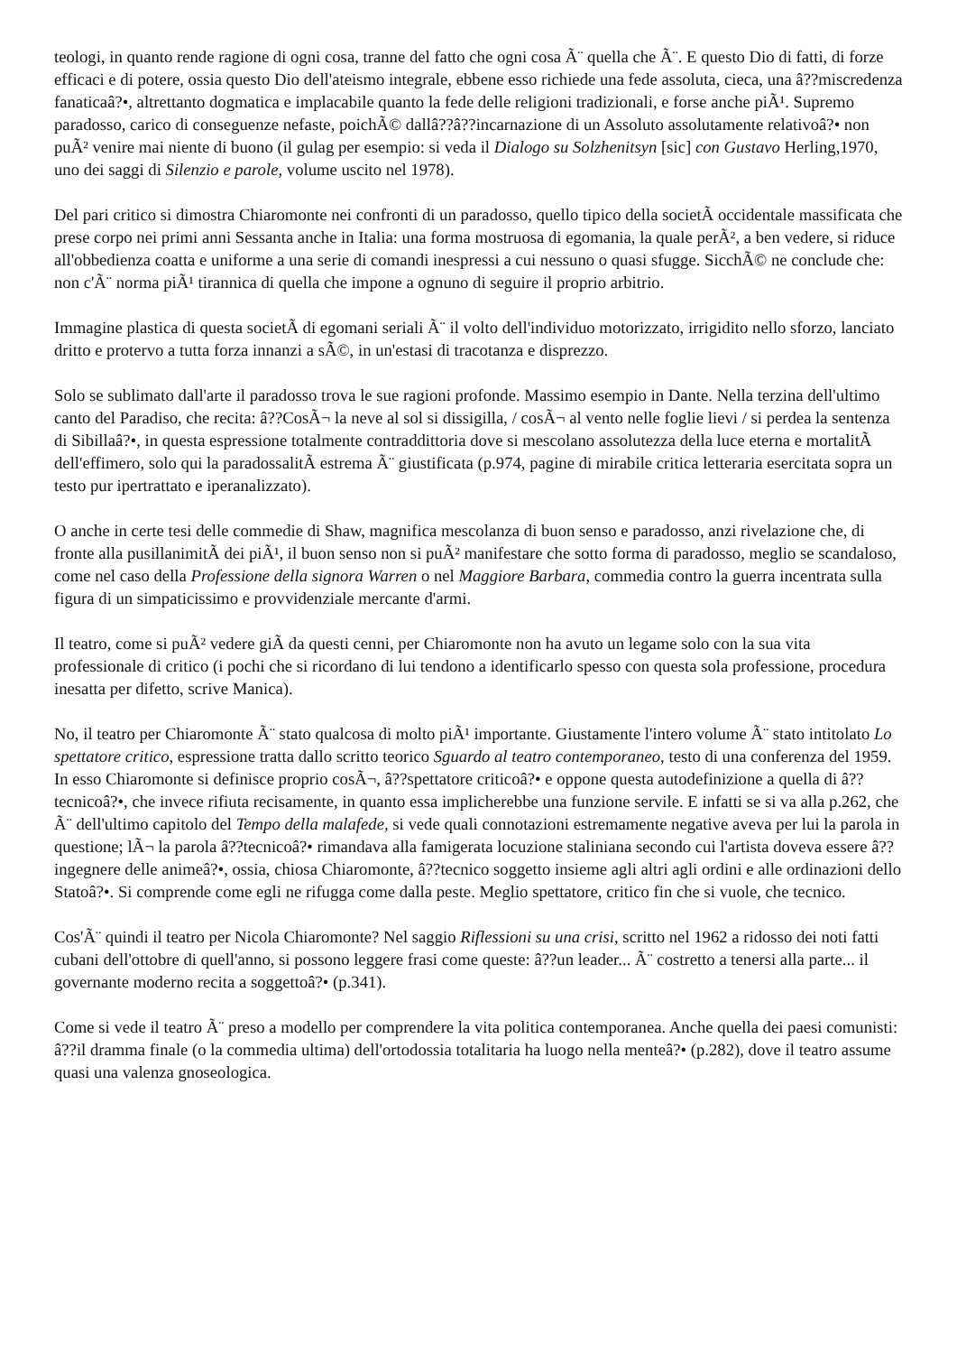teologi, in quanto rende ragione di ogni cosa, tranne del fatto che ogni cosa Ã¨ quella che Ã¨. E questo Dio di fatti, di forze efficaci e di potere, ossia questo Dio dell'ateismo integrale, ebbene esso richiede una fede assoluta, cieca, una â??miscredenza fanaticaâ?•, altrettanto dogmatica e implacabile quanto la fede delle religioni tradizionali, e forse anche piÃ¹. Supremo paradosso, carico di conseguenze nefaste, poichÃ© dallâ??â??incarnazione di un Assoluto assolutamente relativoâ?• non puÃ² venire mai niente di buono (il gulag per esempio: si veda il Dialogo su Solzhenitsyn [sic] con Gustavo Herling,1970, uno dei saggi di Silenzio e parole, volume uscito nel 1978).
Del pari critico si dimostra Chiaromonte nei confronti di un paradosso, quello tipico della societÃ occidentale massificata che prese corpo nei primi anni Sessanta anche in Italia: una forma mostruosa di egomania, la quale perÃ², a ben vedere, si riduce all'obbedienza coatta e uniforme a una serie di comandi inespressi a cui nessuno o quasi sfugge. SicchÃ© ne conclude che: non c'Ã¨ norma piÃ¹ tirannica di quella che impone a ognuno di seguire il proprio arbitrio.
Immagine plastica di questa societÃ di egomani seriali Ã¨ il volto dell'individuo motorizzato, irrigidito nello sforzo, lanciato dritto e protervo a tutta forza innanzi a sÃ©, in un'estasi di tracotanza e disprezzo.
Solo se sublimato dall'arte il paradosso trova le sue ragioni profonde. Massimo esempio in Dante. Nella terzina dell'ultimo canto del Paradiso, che recita: â??CosÃ¬ la neve al sol si dissigilla, / cosÃ¬ al vento nelle foglie lievi / si perdea la sentenza di Sibillaâ?•, in questa espressione totalmente contraddittoria dove si mescolano assolutezza della luce eterna e mortalitÃ dell'effimero, solo qui la paradossalitÃ estrema Ã¨ giustificata (p.974, pagine di mirabile critica letteraria esercitata sopra un testo pur ipertrattato e iperanalizzato).
O anche in certe tesi delle commedie di Shaw, magnifica mescolanza di buon senso e paradosso, anzi rivelazione che, di fronte alla pusillanimitÃ dei piÃ¹, il buon senso non si puÃ² manifestare che sotto forma di paradosso, meglio se scandaloso, come nel caso della Professione della signora Warren o nel Maggiore Barbara, commedia contro la guerra incentrata sulla figura di un simpaticissimo e provvidenziale mercante d'armi.
Il teatro, come si puÃ² vedere giÃ da questi cenni, per Chiaromonte non ha avuto un legame solo con la sua vita professionale di critico (i pochi che si ricordano di lui tendono a identificarlo spesso con questa sola professione, procedura inesatta per difetto, scrive Manica).
No, il teatro per Chiaromonte Ã¨ stato qualcosa di molto piÃ¹ importante. Giustamente l'intero volume Ã¨ stato intitolato Lo spettatore critico, espressione tratta dallo scritto teorico Sguardo al teatro contemporaneo, testo di una conferenza del 1959. In esso Chiaromonte si definisce proprio cosÃ¬, â??spettatore criticoâ?• e oppone questa autodefinizione a quella di â??tecnicoâ?•, che invece rifiuta recisamente, in quanto essa implicherebbe una funzione servile. E infatti se si va alla p.262, che Ã¨ dell'ultimo capitolo del Tempo della malafede, si vede quali connotazioni estremamente negative aveva per lui la parola in questione; lÃ¬ la parola â??tecnicoâ?• rimandava alla famigerata locuzione staliniana secondo cui l'artista doveva essere â??ingegnere delle animeâ?•, ossia, chiosa Chiaromonte, â??tecnico soggetto insieme agli altri agli ordini e alle ordinazioni dello Statoâ?•. Si comprende come egli ne rifugga come dalla peste. Meglio spettatore, critico fin che si vuole, che tecnico.
Cos'Ã¨ quindi il teatro per Nicola Chiaromonte? Nel saggio Riflessioni su una crisi, scritto nel 1962 a ridosso dei noti fatti cubani dell'ottobre di quell'anno, si possono leggere frasi come queste: â??un leader... Ã¨ costretto a tenersi alla parte... il governante moderno recita a soggettoâ?• (p.341).
Come si vede il teatro Ã¨ preso a modello per comprendere la vita politica contemporanea. Anche quella dei paesi comunisti: â??il dramma finale (o la commedia ultima) dell'ortodossia totalitaria ha luogo nella menteâ?• (p.282), dove il teatro assume quasi una valenza gnoseologica.